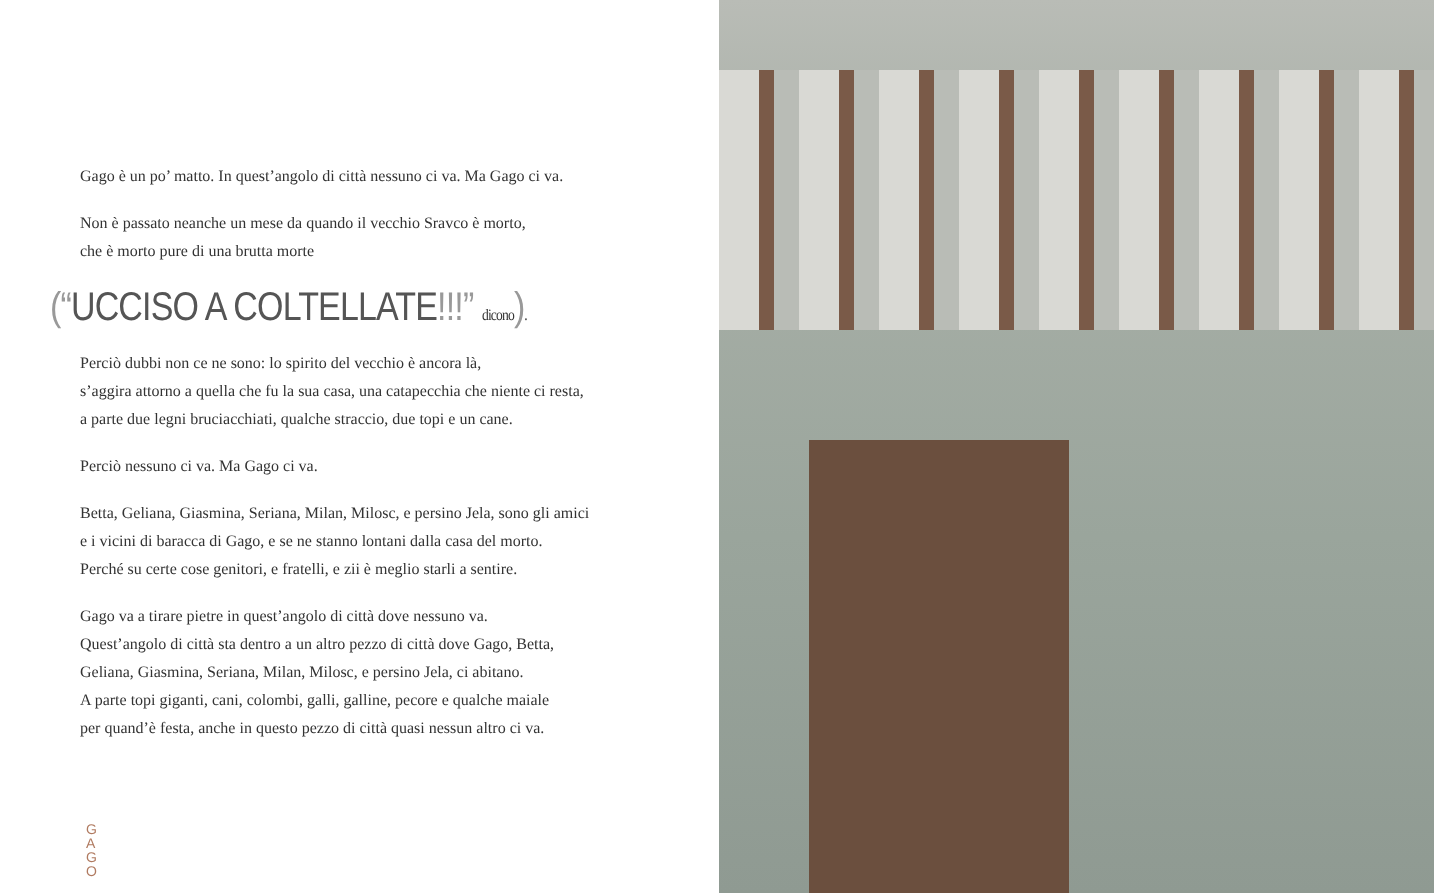Gago è un po’ matto. In quest’angolo di città nessuno ci va. Ma Gago ci va.
Non è passato neanche un mese da quando il vecchio Sravco è morto,
che è morto pure di una brutta morte
(“UCCISO A COLTELLATE!!!” dicono).
Perciò dubbi non ce ne sono: lo spirito del vecchio è ancora là,
s’aggira attorno a quella che fu la sua casa, una catapecchia che niente ci resta,
a parte due legni bruciacchiati, qualche straccio, due topi e un cane.
Perciò nessuno ci va. Ma Gago ci va.
Betta, Geliana, Giasmina, Seriana, Milan, Milosc, e persino Jela, sono gli amici
e i vicini di baracca di Gago, e se ne stanno lontani dalla casa del morto.
Perché su certe cose genitori, e fratelli, e zii è meglio starli a sentire.
Gago va a tirare pietre in quest’angolo di città dove nessuno va.
Quest’angolo di città sta dentro a un altro pezzo di città dove Gago, Betta,
Geliana, Giasmina, Seriana, Milan, Milosc, e persino Jela, ci abitano.
A parte topi giganti, cani, colombi, galli, galline, pecore e qualche maiale
per quand’è festa, anche in questo pezzo di città quasi nessun altro ci va.
G A G O